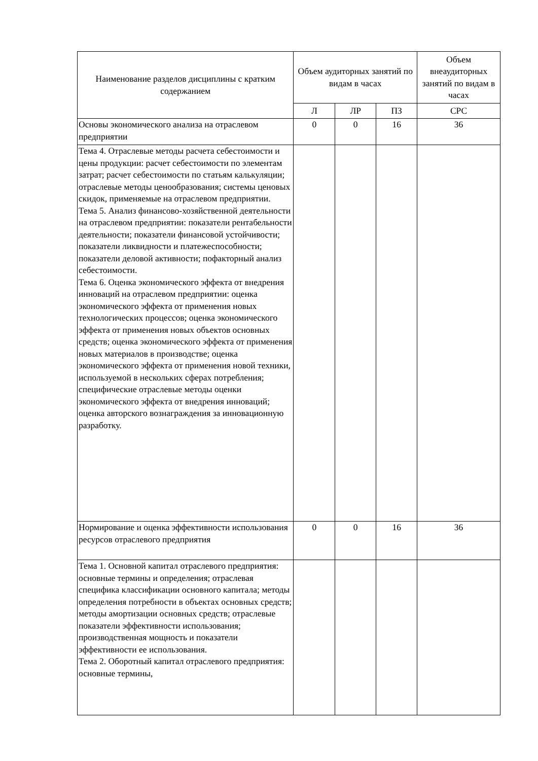| Наименование разделов дисциплины с кратким содержанием | Объем аудиторных занятий по видам в часах | | | Объем внеаудиторных занятий по видам в часах |
| --- | --- | --- | --- | --- |
| | Л | ЛР | ПЗ | СРС |
| Основы экономического анализа на отраслевом предприятии | 0 | 0 | 16 | 36 |
| Тема 4. Отраслевые методы расчета себестоимости и цены продукции: расчет себестоимости по элементам затрат; расчет себестоимости по статьям калькуляции; отраслевые методы ценообразования; системы ценовых скидок, применяемые на отраслевом предприятии. Тема 5. Анализ финансово-хозяйственной деятельности на отраслевом предприятии: показатели рентабельности деятельности; показатели финансовой устойчивости; показатели ликвидности и платежеспособности; показатели деловой активности; пофакторный анализ себестоимости. Тема 6. Оценка экономического эффекта от внедрения инноваций на отраслевом предприятии: оценка экономического эффекта от применения новых технологических процессов; оценка экономического эффекта от применения новых объектов основных средств; оценка экономического эффекта от применения новых материалов в производстве; оценка экономического эффекта от применения новой техники, используемой в нескольких сферах потребления; специфические отраслевые методы оценки экономического эффекта от внедрения инноваций; оценка авторского вознаграждения за инновационную разработку. | | | | |
| Нормирование и оценка эффективности использования ресурсов отраслевого предприятия | 0 | 0 | 16 | 36 |
| Тема 1. Основной капитал отраслевого предприятия: основные термины и определения; отраслевая специфика классификации основного капитала; методы определения потребности в объектах основных средств; методы амортизации основных средств; отраслевые показатели эффективности использования; производственная мощность и показатели эффективности ее использования. Тема 2. Оборотный капитал отраслевого предприятия: основные термины, | | | | |